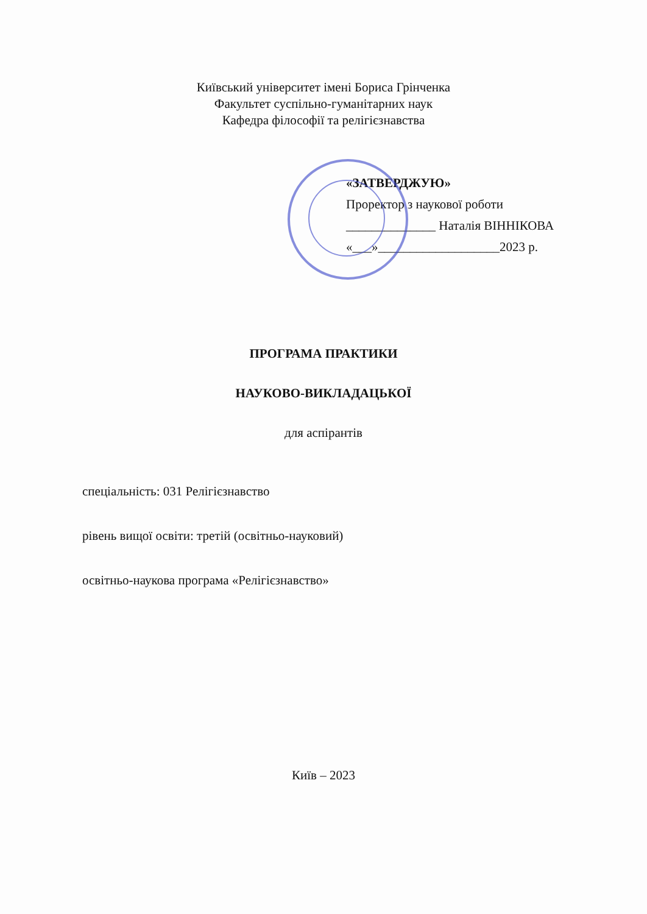Київський університет імені Бориса Грінченка
Факультет суспільно-гуманітарних наук
Кафедра філософії та релігієзнавства
«ЗАТВЕРДЖУЮ»
Проректор з наукової роботи
______________ Наталія ВІННІКОВА
«___»___________________2023 р.
ПРОГРАМА ПРАКТИКИ
НАУКОВО-ВИКЛАДАЦЬКОЇ
для аспірантів
спеціальність: 031 Релігієзнавство
рівень вищої освіти: третій (освітньо-науковий)
освітньо-наукова програма «Релігієзнавство»
Київ – 2023